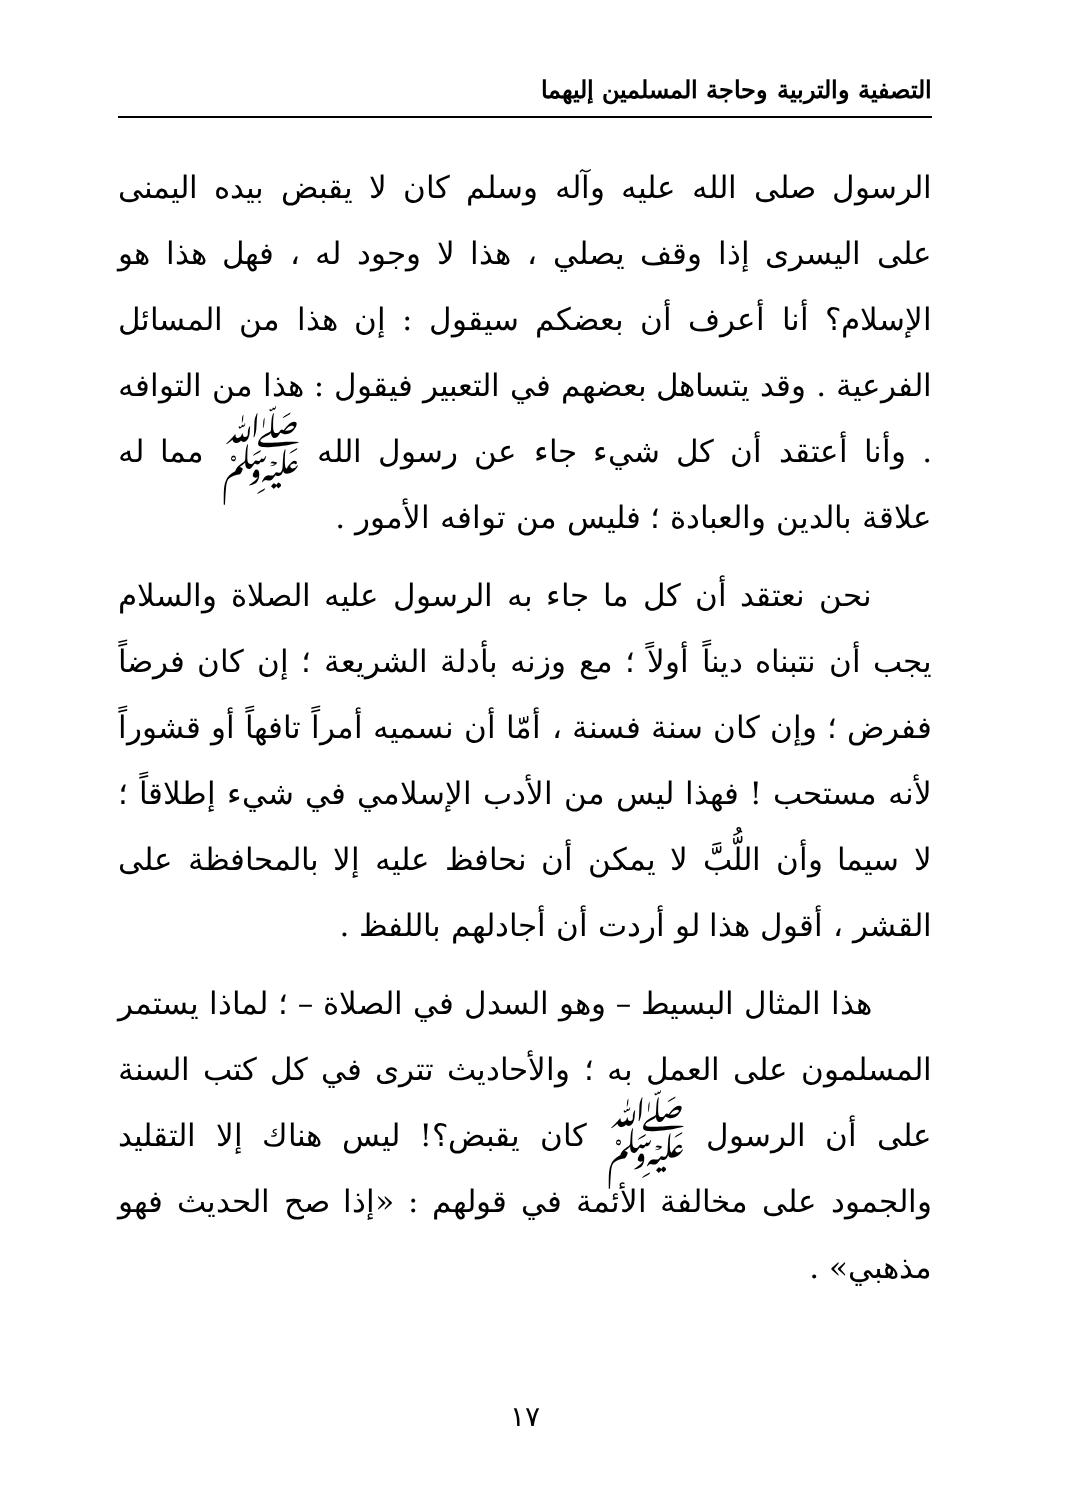التصفية والتربية وحاجة المسلمين إليهما
الرسول صلى الله عليه وآله وسلم كان لا يقبض بيده اليمنى على اليسرى إذا وقف يصلي ، هذا لا وجود له ، فهل هذا هو الإسلام؟ أنا أعرف أن بعضكم سيقول : إن هذا من المسائل الفرعية . وقد يتساهل بعضهم في التعبير فيقول : هذا من التوافه . وأنا أعتقد أن كل شيء جاء عن رسول الله ﷺ مما له علاقة بالدين والعبادة ؛ فليس من توافه الأمور .
نحن نعتقد أن كل ما جاء به الرسول عليه الصلاة والسلام يجب أن نتبناه ديناً أولاً ؛ مع وزنه بأدلة الشريعة ؛ إن كان فرضاً ففرض ؛ وإن كان سنة فسنة ، أمّا أن نسميه أمراً تافهاً أو قشوراً لأنه مستحب ! فهذا ليس من الأدب الإسلامي في شيء إطلاقاً ؛ لا سيما وأن اللُّبَّ لا يمكن أن نحافظ عليه إلا بالمحافظة على القشر ، أقول هذا لو أردت أن أجادلهم باللفظ .
هذا المثال البسيط – وهو السدل في الصلاة – ؛ لماذا يستمر المسلمون على العمل به ؛ والأحاديث تترى في كل كتب السنة على أن الرسول ﷺ كان يقبض؟! ليس هناك إلا التقليد والجمود على مخالفة الأئمة في قولهم : «إذا صح الحديث فهو مذهبي» .
١٧